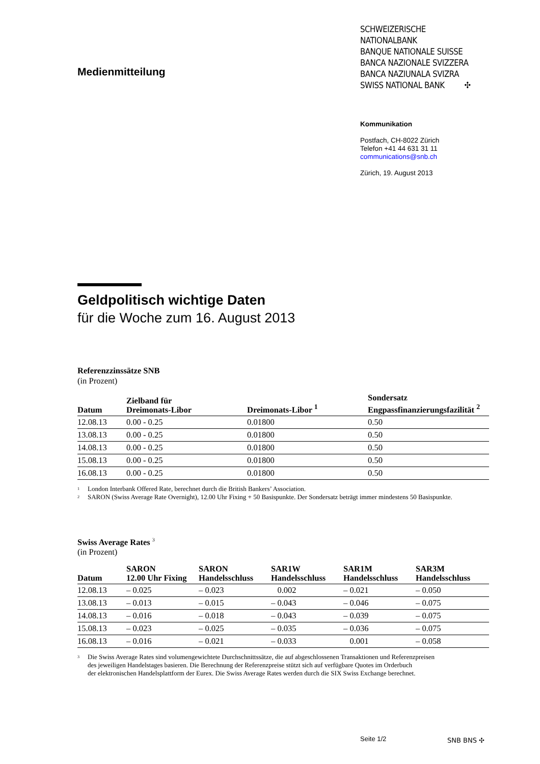Medienmitteilung
SCHWEIZERISCHE NATIONALBANK
BANQUE NATIONALE SUISSE
BANCA NAZIONALE SVIZZERA
BANCA NAZIUNALA SVIZRA
SWISS NATIONAL BANK ✣
Kommunikation
Postfach, CH-8022 Zürich
Telefon +41 44 631 31 11
communications@snb.ch
Zürich, 19. August 2013
Geldpolitisch wichtige Daten
für die Woche zum 16. August 2013
Referenzzinssätze SNB
(in Prozent)
| Datum | Zielband für Dreimonats-Libor | Dreimonats-Libor <sup>1</sup> | Sondersatz Engpassfinanzierungsfazilität <sup>2</sup> |
| --- | --- | --- | --- |
| 12.08.13 | 0.00 - 0.25 | 0.01800 | 0.50 |
| 13.08.13 | 0.00 - 0.25 | 0.01800 | 0.50 |
| 14.08.13 | 0.00 - 0.25 | 0.01800 | 0.50 |
| 15.08.13 | 0.00 - 0.25 | 0.01800 | 0.50 |
| 16.08.13 | 0.00 - 0.25 | 0.01800 | 0.50 |
1 London Interbank Offered Rate, berechnet durch die British Bankers’ Association.
2 SARON (Swiss Average Rate Overnight), 12.00 Uhr Fixing + 50 Basispunkte. Der Sondersatz beträgt immer mindestens 50 Basispunkte.
Swiss Average Rates <sup>3</sup>
(in Prozent)
| Datum | SARON 12.00 Uhr Fixing | SARON Handelsschluss | SAR1W Handelsschluss | SAR1M Handelsschluss | SAR3M Handelsschluss |
| --- | --- | --- | --- | --- | --- |
| 12.08.13 | – 0.025 | – 0.023 | 0.002 | – 0.021 | – 0.050 |
| 13.08.13 | – 0.013 | – 0.015 | – 0.043 | – 0.046 | – 0.075 |
| 14.08.13 | – 0.016 | – 0.018 | – 0.043 | – 0.039 | – 0.075 |
| 15.08.13 | – 0.023 | – 0.025 | – 0.035 | – 0.036 | – 0.075 |
| 16.08.13 | – 0.016 | – 0.021 | – 0.033 | 0.001 | – 0.058 |
3 Die Swiss Average Rates sind volumengewichtete Durchschnittssätze, die auf abgeschlossenen Transaktionen und Referenzpreisen
des jeweiligen Handelstages basieren. Die Berechnung der Referenzpreise stützt sich auf verfügbare Quotes im Orderbuch
der elektronischen Handelsplattform der Eurex. Die Swiss Average Rates werden durch die SIX Swiss Exchange berechnet.
Seite 1/2 SNB BNS ✣